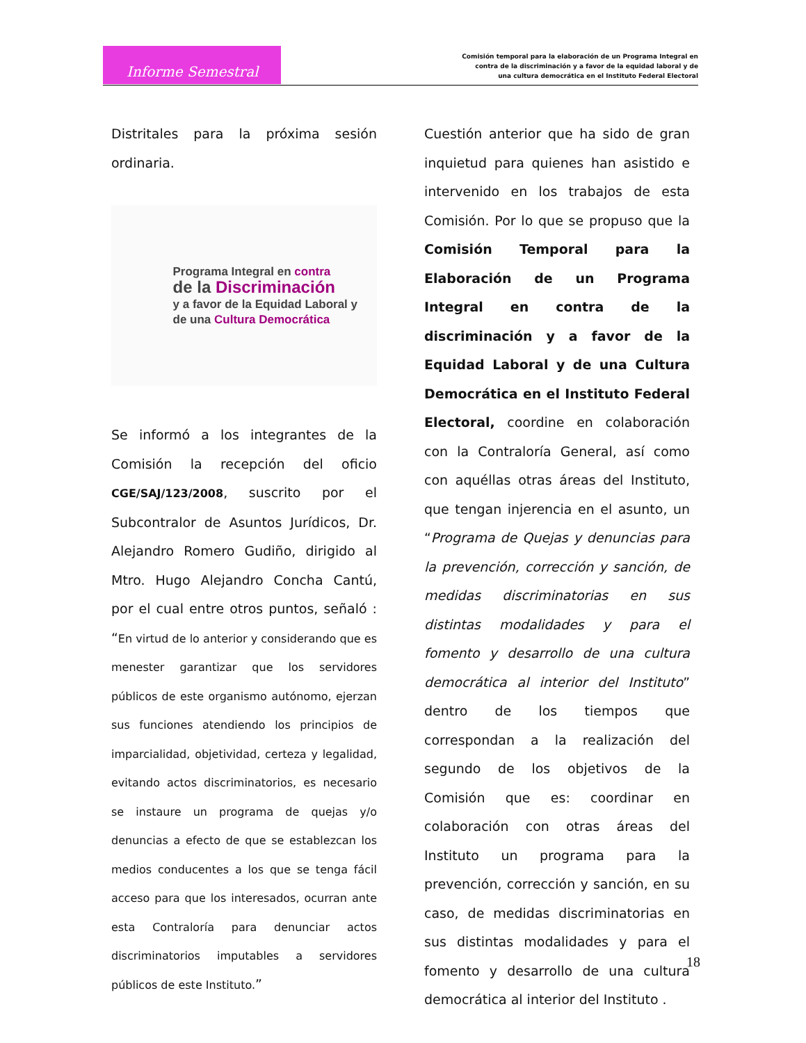Informe Semestral
Comisión temporal para la elaboración de un Programa Integral en
contra de la discriminación y a favor de la equidad laboral y de
una cultura democrática en el Instituto Federal Electoral
Distritales para la próxima sesión ordinaria.
Programa Integral en contra
de la Discriminación
y a favor de la Equidad Laboral y
de una Cultura Democrática
Se informó a los integrantes de la Comisión la recepción del oficio CGE/SAJ/123/2008, suscrito por el Subcontralor de Asuntos Jurídicos, Dr. Alejandro Romero Gudiño, dirigido al Mtro. Hugo Alejandro Concha Cantú, por el cual entre otros puntos, señaló : “En virtud de lo anterior y considerando que es menester garantizar que los servidores públicos de este organismo autónomo, ejerzan sus funciones atendiendo los principios de imparcialidad, objetividad, certeza y legalidad, evitando actos discriminatorios, es necesario se instaure un programa de quejas y/o denuncias a efecto de que se establezcan los medios conducentes a los que se tenga fácil acceso para que los interesados, ocurran ante esta Contraloría para denunciar actos discriminatorios imputables a servidores públicos de este Instituto.”
Cuestión anterior que ha sido de gran inquietud para quienes han asistido e intervenido en los trabajos de esta Comisión. Por lo que se propuso que la Comisión Temporal para la Elaboración de un Programa Integral en contra de la discriminación y a favor de la Equidad Laboral y de una Cultura Democrática en el Instituto Federal Electoral, coordine en colaboración con la Contraloría General, así como con aquéllas otras áreas del Instituto, que tengan injerencia en el asunto, un “Programa de Quejas y denuncias para la prevención, corrección y sanción, de medidas discriminatorias en sus distintas modalidades y para el fomento y desarrollo de una cultura democrática al interior del Instituto” dentro de los tiempos que correspondan a la realización del segundo de los objetivos de la Comisión que es: coordinar en colaboración con otras áreas del Instituto un programa para la prevención, corrección y sanción, en su caso, de medidas discriminatorias en sus distintas modalidades y para el fomento y desarrollo de una cultura democrática al interior del Instituto .
18